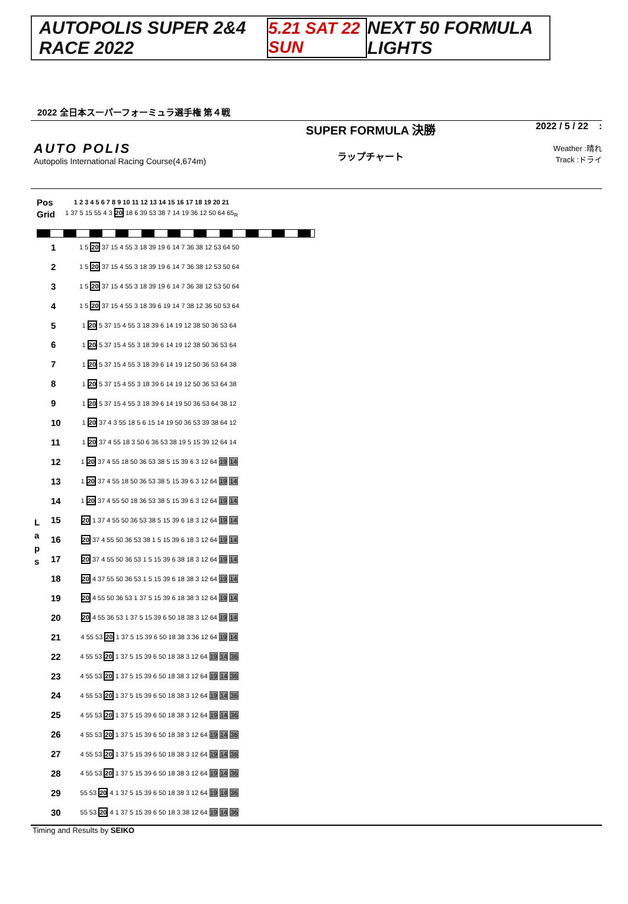AUTOPOLIS SUPER 2&4 RACE 2022 5.21 SAT 22 SUN NEXT 50 FORMULA LIGHTS
2022 全日本スーパーフォーミュラ選手権 第４戦
AUTO POLIS
Autopolis International Racing Course(4,674m)
SUPER FORMULA 決勝
ラップチャート
2022 / 5 / 22 :
Weather :晴れ
Track :ドライ
| Pos | 1 2 3 4 5 6 7 8 9 10 11 12 13 14 15 16 17 18 19 20 21 |
| Grid | 1 37 5 15 55 4 3 20 18 6 39 53 38 7 14 19 36 12 50 64 65<sub>R</sub> |
L a p s
| 1 | 1 5 20 37 15 4 55 3 18 39 19 6 14 7 36 38 12 53 64 50 |
| 2 | 1 5 20 37 15 4 55 3 18 39 19 6 14 7 36 38 12 53 50 64 |
| 3 | 1 5 20 37 15 4 55 3 18 39 19 6 14 7 36 38 12 53 50 64 |
| 4 | 1 5 20 37 15 4 55 3 18 39 6 19 14 7 38 12 36 50 53 64 |
| 5 | 1 20 5 37 15 4 55 3 18 39 6 14 19 12 38 50 36 53 64 |
| 6 | 1 20 5 37 15 4 55 3 18 39 6 14 19 12 38 50 36 53 64 |
| 7 | 1 20 5 37 15 4 55 3 18 39 6 14 19 12 50 36 53 64 38 |
| 8 | 1 20 5 37 15 4 55 3 18 39 6 14 19 12 50 36 53 64 38 |
| 9 | 1 20 5 37 15 4 55 3 18 39 6 14 19 50 36 53 64 38 12 |
| 10 | 1 20 37 4 3 55 18 5 6 15 14 19 50 36 53 39 38 64 12 |
| 11 | 1 20 37 4 55 18 3 50 6 36 53 38 19 5 15 39 12 64 14 |
| 12 | 1 20 37 4 55 18 50 36 53 38 5 15 39 6 3 12 64 19 14 |
| 13 | 1 20 37 4 55 18 50 36 53 38 5 15 39 6 3 12 64 19 14 |
| 14 | 1 20 37 4 55 50 18 36 53 38 5 15 39 6 3 12 64 19 14 |
| 15 | 20 1 37 4 55 50 36 53 38 5 15 39 6 18 3 12 64 19 14 |
| 16 | 20 37 4 55 50 36 53 38 1 5 15 39 6 18 3 12 64 19 14 |
| 17 | 20 37 4 55 50 36 53 1 5 15 39 6 38 18 3 12 64 19 14 |
| 18 | 20 4 37 55 50 36 53 1 5 15 39 6 18 38 3 12 64 19 14 |
| 19 | 20 4 55 50 36 53 1 37 5 15 39 6 18 38 3 12 64 19 14 |
| 20 | 20 4 55 36 53 1 37 5 15 39 6 50 18 38 3 12 64 19 14 |
| 21 | 4 55 53 20 1 37 5 15 39 6 50 18 38 3 36 12 64 19 14 |
| 22 | 4 55 53 20 1 37 5 15 39 6 50 18 38 3 12 64 19 14 36 |
| 23 | 4 55 53 20 1 37 5 15 39 6 50 18 38 3 12 64 19 14 36 |
| 24 | 4 55 53 20 1 37 5 15 39 6 50 18 38 3 12 64 19 14 36 |
| 25 | 4 55 53 20 1 37 5 15 39 6 50 18 38 3 12 64 19 14 36 |
| 26 | 4 55 53 20 1 37 5 15 39 6 50 18 38 3 12 64 19 14 36 |
| 27 | 4 55 53 20 1 37 5 15 39 6 50 18 38 3 12 64 19 14 36 |
| 28 | 4 55 53 20 1 37 5 15 39 6 50 18 38 3 12 64 19 14 36 |
| 29 | 55 53 20 4 1 37 5 15 39 6 50 18 38 3 12 64 19 14 36 |
| 30 | 55 53 20 4 1 37 5 15 39 6 50 18 3 38 12 64 19 14 36 |
Timing and Results by SEIKO